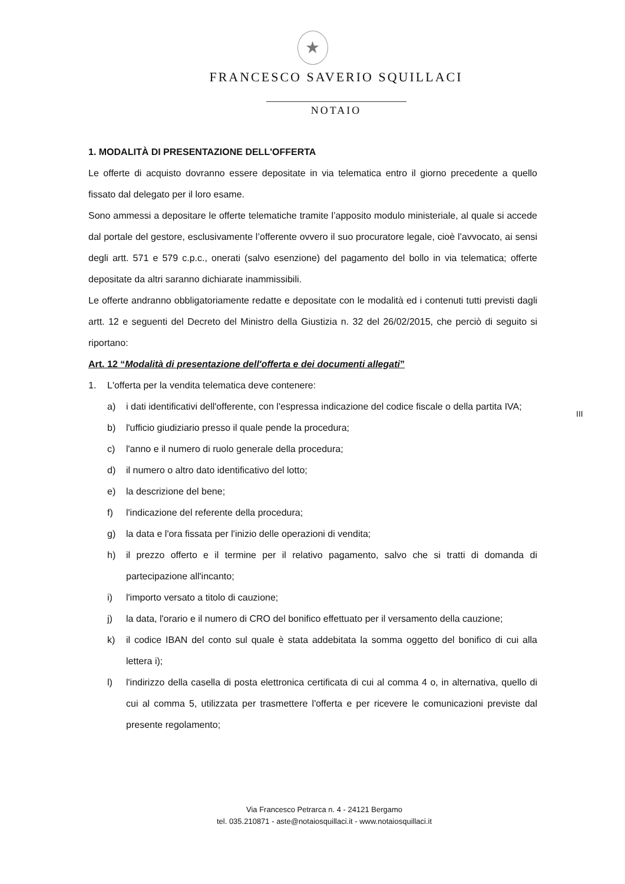★
FRANCESCO SAVERIO SQUILLACI
NOTAIO
1. MODALITÀ DI PRESENTAZIONE DELL'OFFERTA
Le offerte di acquisto dovranno essere depositate in via telematica entro il giorno precedente a quello fissato dal delegato per il loro esame.
Sono ammessi a depositare le offerte telematiche tramite l’apposito modulo ministeriale, al quale si accede dal portale del gestore, esclusivamente l’offerente ovvero il suo procuratore legale, cioè l’avvocato, ai sensi degli artt. 571 e 579 c.p.c., onerati (salvo esenzione) del pagamento del bollo in via telematica; offerte depositate da altri saranno dichiarate inammissibili.
Le offerte andranno obbligatoriamente redatte e depositate con le modalità ed i contenuti tutti previsti dagli artt. 12 e seguenti del Decreto del Ministro della Giustizia n. 32 del 26/02/2015, che perciò di seguito si riportano:
Art. 12 “Modalità di presentazione dell'offerta e dei documenti allegati”
1. L'offerta per la vendita telematica deve contenere:
a) i dati identificativi dell'offerente, con l'espressa indicazione del codice fiscale o della partita IVA;
b) l'ufficio giudiziario presso il quale pende la procedura;
c) l'anno e il numero di ruolo generale della procedura;
d) il numero o altro dato identificativo del lotto;
e) la descrizione del bene;
f) l'indicazione del referente della procedura;
g) la data e l'ora fissata per l'inizio delle operazioni di vendita;
h) il prezzo offerto e il termine per il relativo pagamento, salvo che si tratti di domanda di partecipazione all'incanto;
i) l'importo versato a titolo di cauzione;
j) la data, l'orario e il numero di CRO del bonifico effettuato per il versamento della cauzione;
k) il codice IBAN del conto sul quale è stata addebitata la somma oggetto del bonifico di cui alla lettera i);
l) l'indirizzo della casella di posta elettronica certificata di cui al comma 4 o, in alternativa, quello di cui al comma 5, utilizzata per trasmettere l'offerta e per ricevere le comunicazioni previste dal presente regolamento;
III
Via Francesco Petrarca n. 4 - 24121 Bergamo
tel. 035.210871 - aste@notaiosquillaci.it - www.notaiosquillaci.it